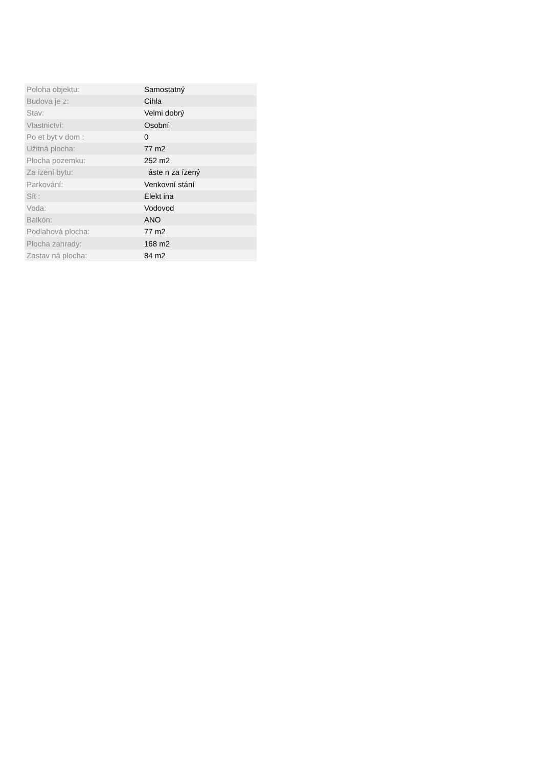| Poloha objektu: | Samostatný |
| Budova je z: | Cihla |
| Stav: | Velmi dobrý |
| Vlastnictví: | Osobní |
| Po et byt v dom : | 0 |
| Užitná plocha: | 77 m2 |
| Plocha pozemku: | 252 m2 |
| Za ízení bytu: | áste n za ízený |
| Parkování: | Venkovní stání |
| Sít : | Elekt ina |
| Voda: | Vodovod |
| Balkón: | ANO |
| Podlahová plocha: | 77 m2 |
| Plocha zahrady: | 168 m2 |
| Zastav ná plocha: | 84 m2 |